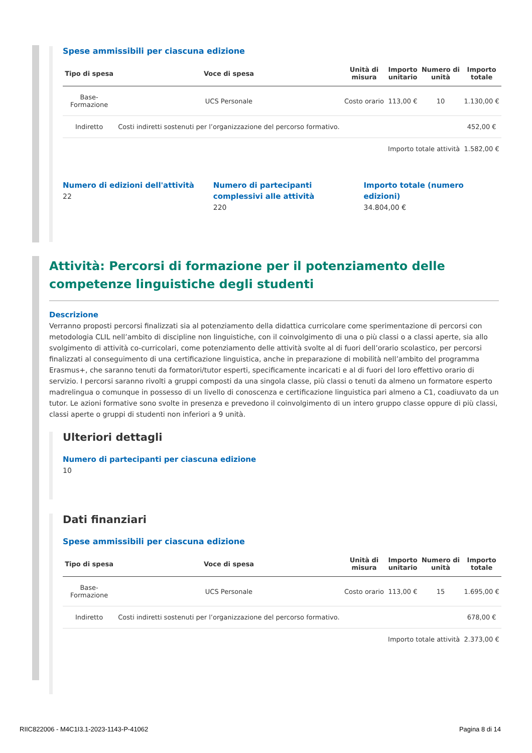Spese ammissibili per ciascuna edizione
| Tipo di spesa | Voce di spesa | Unità di misura | Importo unitario | Numero di unità | Importo totale |
| --- | --- | --- | --- | --- | --- |
| Base- Formazione | UCS Personale | Costo orario | 113,00 € | 10 | 1.130,00 € |
| Indiretto | Costi indiretti sostenuti per l’organizzazione del percorso formativo. | | | | 452,00 € |
| Importo totale attività | | | | | 1.582,00 € |
Numero di edizioni dell'attività
22
Numero di partecipanti complessivi alle attività
220
Importo totale (numero edizioni)
34.804,00 €
Attività: Percorsi di formazione per il potenziamento delle competenze linguistiche degli studenti
Descrizione
Verranno proposti percorsi finalizzati sia al potenziamento della didattica curricolare come sperimentazione di percorsi con metodologia CLIL nell’ambito di discipline non linguistiche, con il coinvolgimento di una o più classi o a classi aperte, sia allo svolgimento di attività co-curricolari, come potenziamento delle attività svolte al di fuori dell’orario scolastico, per percorsi finalizzati al conseguimento di una certificazione linguistica, anche in preparazione di mobilità nell’ambito del programma Erasmus+, che saranno tenuti da formatori/tutor esperti, specificamente incaricati e al di fuori del loro effettivo orario di servizio. I percorsi saranno rivolti a gruppi composti da una singola classe, più classi o tenuti da almeno un formatore esperto madrelingua o comunque in possesso di un livello di conoscenza e certificazione linguistica pari almeno a C1, coadiuvato da un tutor. Le azioni formative sono svolte in presenza e prevedono il coinvolgimento di un intero gruppo classe oppure di più classi, classi aperte o gruppi di studenti non inferiori a 9 unità.
Ulteriori dettagli
Numero di partecipanti per ciascuna edizione
10
Dati finanziari
Spese ammissibili per ciascuna edizione
| Tipo di spesa | Voce di spesa | Unità di misura | Importo unitario | Numero di unità | Importo totale |
| --- | --- | --- | --- | --- | --- |
| Base- Formazione | UCS Personale | Costo orario | 113,00 € | 15 | 1.695,00 € |
| Indiretto | Costi indiretti sostenuti per l’organizzazione del percorso formativo. | | | | 678,00 € |
| Importo totale attività | | | | | 2.373,00 € |
RIIC822006 - M4C1I3.1-2023-1143-P-41062 Pagina 8 di 14